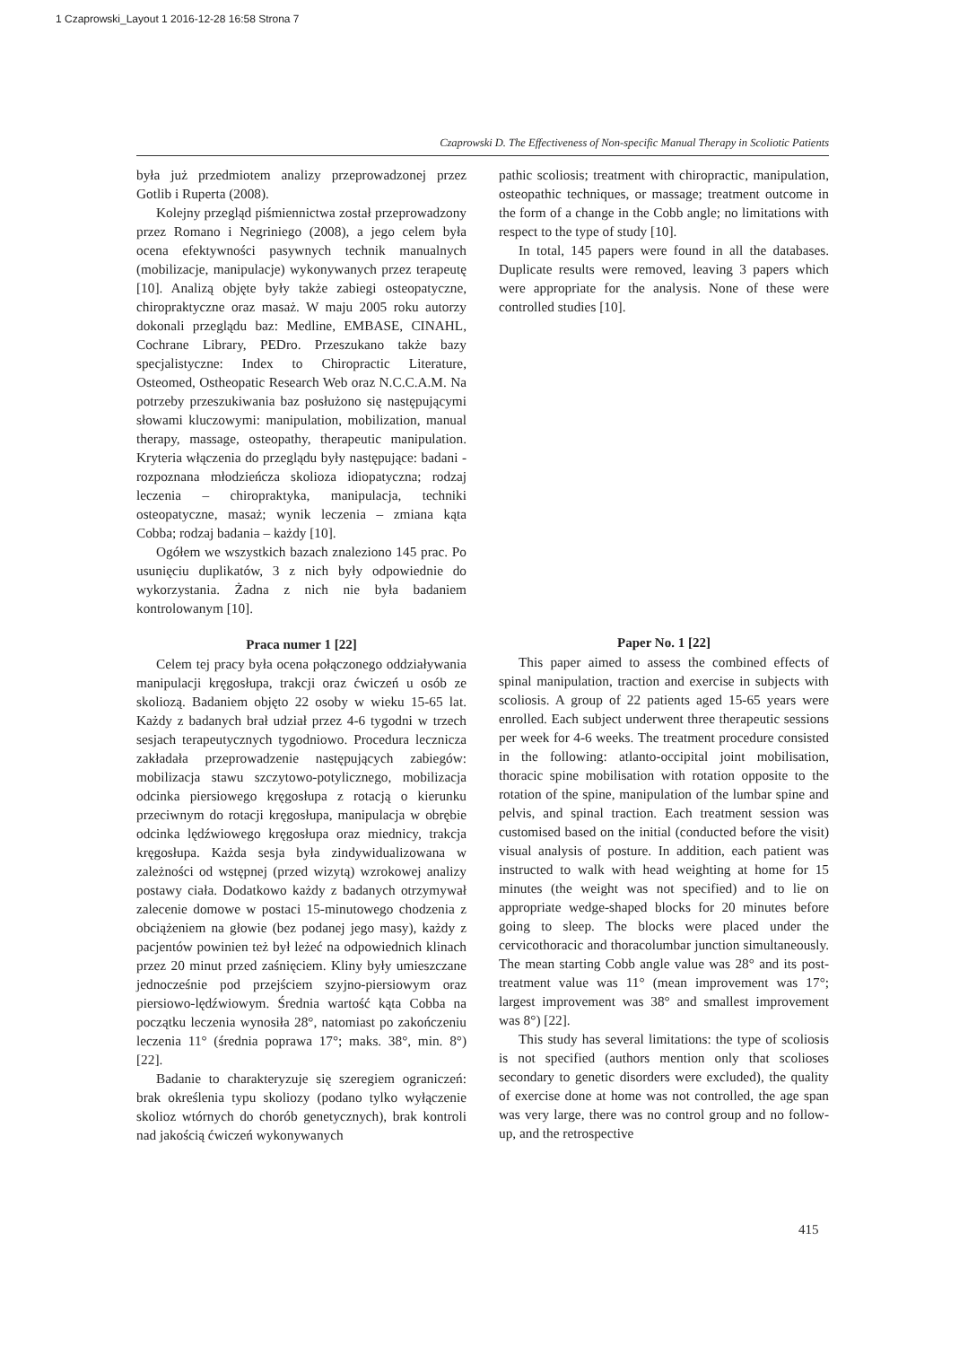1 Czaprowski_Layout 1 2016-12-28 16:58 Strona 7
Czaprowski D. The Effectiveness of Non-specific Manual Therapy in Scoliotic Patients
była już przedmiotem analizy przeprowadzonej przez Gotlib i Ruperta (2008).
Kolejny przegląd piśmiennictwa został przeprowadzony przez Romano i Negriniego (2008), a jego celem była ocena efektywności pasywnych technik manualnych (mobilizacje, manipulacje) wykonywanych przez terapeutę [10]. Analizą objęte były także zabiegi osteopatyczne, chiropraktyczne oraz masaż. W maju 2005 roku autorzy dokonali przeglądu baz: Medline, EMBASE, CINAHL, Cochrane Library, PEDro. Przeszukano także bazy specjalistyczne: Index to Chiropractic Literature, Osteomed, Ostheopatic Research Web oraz N.C.C.A.M. Na potrzeby przeszukiwania baz posłużono się następującymi słowami kluczowymi: manipulation, mobilization, manual therapy, massage, osteopathy, therapeutic manipulation. Kryteria włączenia do przeglądu były następujące: badani - rozpoznana młodzieńcza skolioza idiopatyczna; rodzaj leczenia – chiropraktyka, manipulacja, techniki osteopatyczne, masaż; wynik leczenia – zmiana kąta Cobba; rodzaj badania – każdy [10].
Ogółem we wszystkich bazach znaleziono 145 prac. Po usunięciu duplikatów, 3 z nich były odpowiednie do wykorzystania. Żadna z nich nie była badaniem kontrolowanym [10].
Praca numer 1 [22]
Celem tej pracy była ocena połączonego oddziaływania manipulacji kręgosłupa, trakcji oraz ćwiczeń u osób ze skoliozą. Badaniem objęto 22 osoby w wieku 15-65 lat. Każdy z badanych brał udział przez 4-6 tygodni w trzech sesjach terapeutycznych tygodniowo. Procedura lecznicza zakładała przeprowadzenie następujących zabiegów: mobilizacja stawu szczytowo-potylicznego, mobilizacja odcinka piersiowego kręgosłupa z rotacją o kierunku przeciwnym do rotacji kręgosłupa, manipulacja w obrębie odcinka lędźwiowego kręgosłupa oraz miednicy, trakcja kręgosłupa. Każda sesja była zindywidualizowana w zależności od wstępnej (przed wizytą) wzrokowej analizy postawy ciała. Dodatkowo każdy z badanych otrzymywał zalecenie domowe w postaci 15-minutowego chodzenia z obciążeniem na głowie (bez podanej jego masy), każdy z pacjentów powinien też był leżeć na odpowiednich klinach przez 20 minut przed zaśnięciem. Kliny były umieszczane jednocześnie pod przejściem szyjno-piersiowym oraz piersiowo-lędźwiowym. Średnia wartość kąta Cobba na początku leczenia wynosiła 28°, natomiast po zakończeniu leczenia 11° (średnia poprawa 17°; maks. 38°, min. 8°) [22].
Badanie to charakteryzuje się szeregiem ograniczeń: brak określenia typu skoliozy (podano tylko wyłączenie skolioz wtórnych do chorób genetycznych), brak kontroli nad jakością ćwiczeń wykonywanych
pathic scoliosis; treatment with chiropractic, manipulation, osteopathic techniques, or massage; treatment outcome in the form of a change in the Cobb angle; no limitations with respect to the type of study [10].
In total, 145 papers were found in all the databases. Duplicate results were removed, leaving 3 papers which were appropriate for the analysis. None of these were controlled studies [10].
Paper No. 1 [22]
This paper aimed to assess the combined effects of spinal manipulation, traction and exercise in subjects with scoliosis. A group of 22 patients aged 15-65 years were enrolled. Each subject underwent three therapeutic sessions per week for 4-6 weeks. The treatment procedure consisted in the following: atlanto-occipital joint mobilisation, thoracic spine mobilisation with rotation opposite to the rotation of the spine, manipulation of the lumbar spine and pelvis, and spinal traction. Each treatment session was customised based on the initial (conducted before the visit) visual analysis of posture. In addition, each patient was instructed to walk with head weighting at home for 15 minutes (the weight was not specified) and to lie on appropriate wedge-shaped blocks for 20 minutes before going to sleep. The blocks were placed under the cervicothoracic and thoracolumbar junction simultaneously. The mean starting Cobb angle value was 28° and its post-treatment value was 11° (mean improvement was 17°; largest improvement was 38° and smallest improvement was 8°) [22].
This study has several limitations: the type of scoliosis is not specified (authors mention only that scolioses secondary to genetic disorders were excluded), the quality of exercise done at home was not controlled, the age span was very large, there was no control group and no follow-up, and the retrospective
415